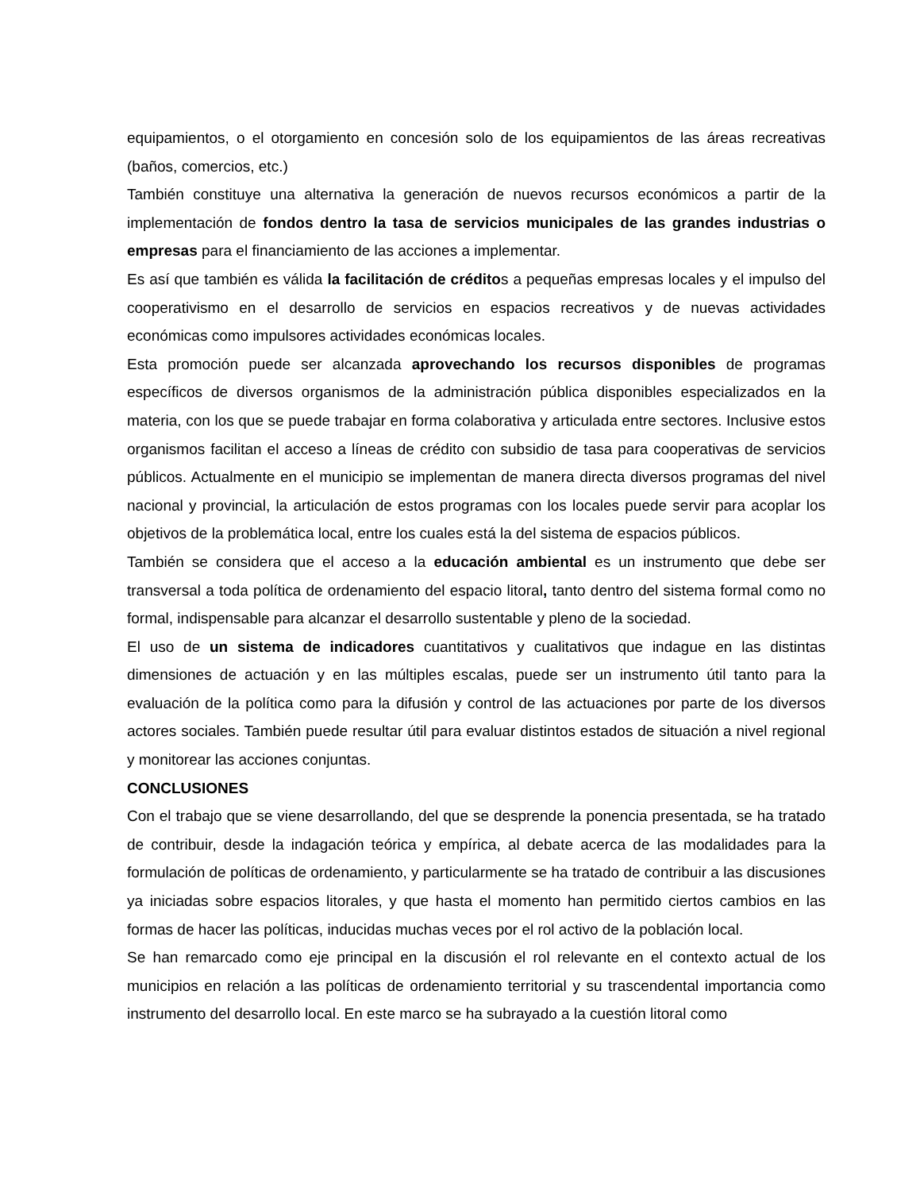equipamientos, o el otorgamiento en concesión solo de los equipamientos de las áreas recreativas (baños, comercios, etc.)
También constituye una alternativa la generación de nuevos recursos económicos a partir de la implementación de fondos dentro la tasa de servicios municipales de las grandes industrias o empresas para el financiamiento de las acciones a implementar.
Es así que también es válida la facilitación de créditos a pequeñas empresas locales y el impulso del cooperativismo en el desarrollo de servicios en espacios recreativos y de nuevas actividades económicas como impulsores actividades económicas locales.
Esta promoción puede ser alcanzada aprovechando los recursos disponibles de programas específicos de diversos organismos de la administración pública disponibles especializados en la materia, con los que se puede trabajar en forma colaborativa y articulada entre sectores. Inclusive estos organismos facilitan el acceso a líneas de crédito con subsidio de tasa para cooperativas de servicios públicos. Actualmente en el municipio se implementan de manera directa diversos programas del nivel nacional y provincial, la articulación de estos programas con los locales puede servir para acoplar los objetivos de la problemática local, entre los cuales está la del sistema de espacios públicos.
También se considera que el acceso a la educación ambiental es un instrumento que debe ser transversal a toda política de ordenamiento del espacio litoral, tanto dentro del sistema formal como no formal, indispensable para alcanzar el desarrollo sustentable y pleno de la sociedad.
El uso de un sistema de indicadores cuantitativos y cualitativos que indague en las distintas dimensiones de actuación y en las múltiples escalas, puede ser un instrumento útil tanto para la evaluación de la política como para la difusión y control de las actuaciones por parte de los diversos actores sociales. También puede resultar útil para evaluar distintos estados de situación a nivel regional y monitorear las acciones conjuntas.
CONCLUSIONES
Con el trabajo que se viene desarrollando, del que se desprende la ponencia presentada, se ha tratado de contribuir, desde la indagación teórica y empírica, al debate acerca de las modalidades para la formulación de políticas de ordenamiento, y particularmente se ha tratado de contribuir a las discusiones ya iniciadas sobre espacios litorales, y que hasta el momento han permitido ciertos cambios en las formas de hacer las políticas, inducidas muchas veces por el rol activo de la población local.
Se han remarcado como eje principal en la discusión el rol relevante en el contexto actual de los municipios en relación a las políticas de ordenamiento territorial y su trascendental importancia como instrumento del desarrollo local. En este marco se ha subrayado a la cuestión litoral como